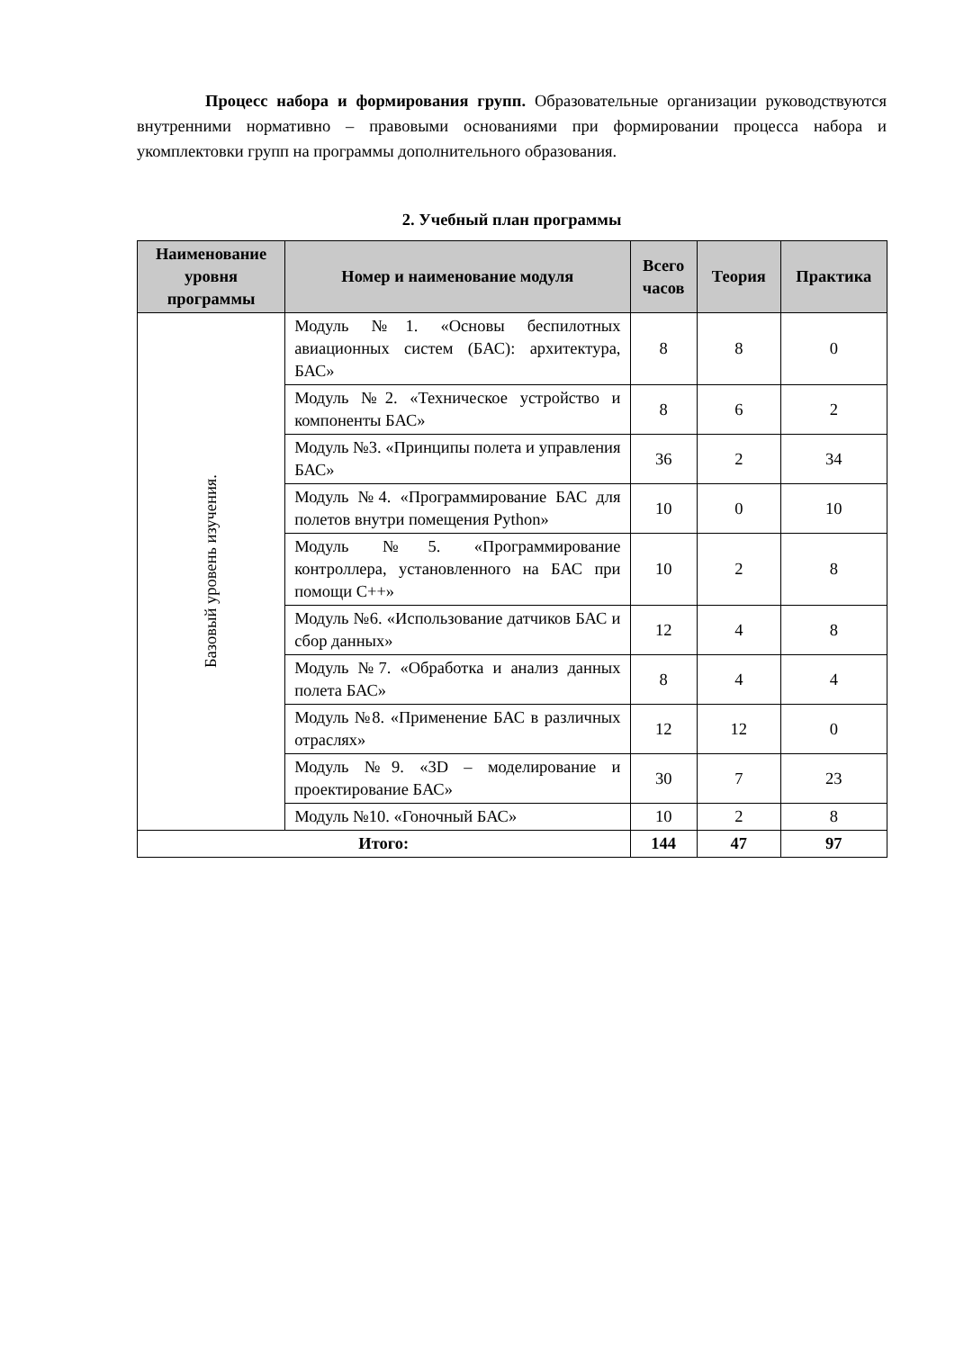Процесс набора и формирования групп. Образовательные организации руководствуются внутренними нормативно – правовыми основаниями при формировании процесса набора и укомплектовки групп на программы дополнительного образования.
2. Учебный план программы
| Наименование уровня программы | Номер и наименование модуля | Всего часов | Теория | Практика |
| --- | --- | --- | --- | --- |
| Базовый уровень изучения. | Модуль №1. «Основы беспилотных авиационных систем (БАС): архитектура, БАС» | 8 | 8 | 0 |
| | Модуль №2. «Техническое устройство и компоненты БАС» | 8 | 6 | 2 |
| | Модуль №3. «Принципы полета и управления БАС» | 36 | 2 | 34 |
| | Модуль №4. «Программирование БАС для полетов внутри помещения Python» | 10 | 0 | 10 |
| | Модуль №5. «Программирование контроллера, установленного на БАС при помощи С++» | 10 | 2 | 8 |
| | Модуль №6. «Использование датчиков БАС и сбор данных» | 12 | 4 | 8 |
| | Модуль №7. «Обработка и анализ данных полета БАС» | 8 | 4 | 4 |
| | Модуль №8. «Применение БАС в различных отраслях» | 12 | 12 | 0 |
| | Модуль №9. «3D – моделирование и проектирование БАС» | 30 | 7 | 23 |
| | Модуль №10. «Гоночный БАС» | 10 | 2 | 8 |
| Итого: | | 144 | 47 | 97 |